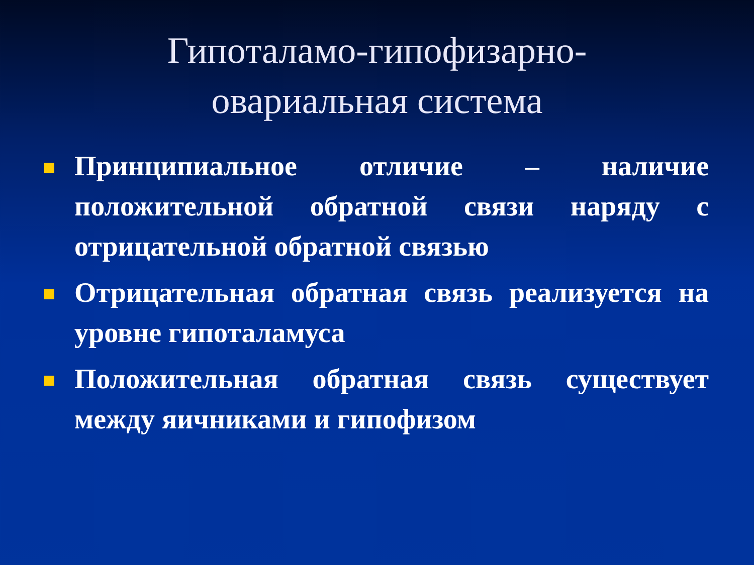Гипоталамо-гипофизарно-овариальная система
Принципиальное отличие – наличие положительной обратной связи наряду с отрицательной обратной связью
Отрицательная обратная связь реализуется на уровне гипоталамуса
Положительная обратная связь существует между яичниками и гипофизом